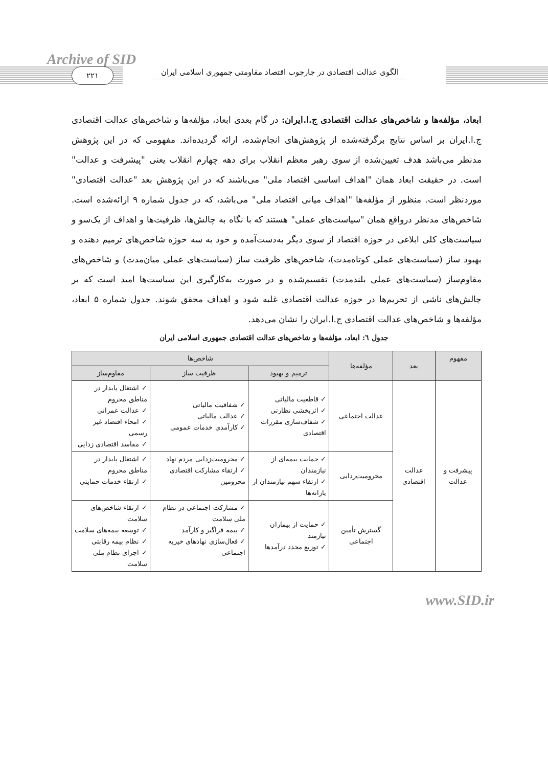Archive of SID
۲۲۱
الگوی عدالت اقتصادی در چارچوب اقتصاد مقاومتی جمهوری اسلامی ایران
ابعاد، مؤلفه‌ها و شاخص‌های عدالت اقتصادی ج.ا.ایران: در گام بعدی ابعاد، مؤلفه‌ها و شاخص‌های عدالت اقتصادی ج.ا.ایران بر اساس نتایج برگرفته‌شده از پژوهش‌های انجام‌شده، ارائه گردیده‌اند. مفهومی که در این پژوهش مدنظر می‌باشد هدف تعیین‌شده از سوی رهبر معظم انقلاب برای دهه چهارم انقلاب یعنی "پیشرفت و عدالت" است. در حقیقت ابعاد همان "اهداف اساسی اقتصاد ملی" می‌باشند که در این پژوهش بعد "عدالت اقتصادی" موردنظر است. منظور از مؤلفه‌ها "اهداف میانی اقتصاد ملی" می‌باشد، که در جدول شماره ۹ ارائه‌شده است. شاخص‌های مدنظر درواقع همان "سیاست‌های عملی" هستند که با نگاه به چالش‌ها، ظرفیت‌ها و اهداف از یک‌سو و سیاست‌های کلی ابلاغی در حوزه اقتصاد از سوی دیگر به‌دست‌آمده و خود به سه حوزه شاخص‌های ترمیم دهنده و بهبود ساز (سیاست‌های عملی کوتاه‌مدت)، شاخص‌های ظرفیت ساز (سیاست‌های عملی میان‌مدت) و شاخص‌های مقاوم‌ساز (سیاست‌های عملی بلندمدت) تقسیم‌شده و در صورت به‌کارگیری این سیاست‌ها امید است که بر چالش‌های ناشی از تحریم‌ها در حوزه عدالت اقتصادی غلبه شود و اهداف محقق شوند. جدول شماره ۵ ابعاد، مؤلفه‌ها و شاخص‌های عدالت اقتصادی ج.ا.ایران را نشان می‌دهد.
جدول ٦: ابعاد، مؤلفه‌ها و شاخص‌های عدالت اقتصادی جمهوری اسلامی ایران
| مفهوم | بعد | مؤلفه‌ها | شاخص‌ها | | |
| --- | --- | --- | --- | --- | --- |
| | | | ترمیم و بهبود | ظرفیت ساز | مقاوم‌ساز |
| پیشرفت و عدالت | عدالت اقتصادی | عدالت اجتماعی | ✓ قاطعیت مالیاتی ✓ اثربخشی نظارتی ✓ شفاف‌سازی مقررات اقتصادی | ✓ شفافیت مالیاتی ✓ عدالت مالیاتی ✓ کارآمدی خدمات عمومی | ✓ اشتغال پایدار در مناطق محروم ✓ عدالت عمرانی ✓ امحاء اقتصاد غیر رسمی ✓ مفاسد اقتصادی زدایی |
| | | محرومیت‌زدایی | ✓ حمایت بیمه‌ای از نیازمندان ✓ ارتقاء سهم نیازمندان از یارانه‌ها | ✓ محرومیت‌زدایی مردم نهاد ✓ ارتقاء مشارکت اقتصادی محرومین | ✓ اشتغال پایدار در مناطق محروم ✓ ارتقاء خدمات حمایتی |
| | | گسترش تأمین اجتماعی | ✓ حمایت از بیماران نیازمند ✓ توزیع مجدد درآمدها | ✓ مشارکت اجتماعی در نظام ملی سلامت ✓ بیمه فراگیر و کارآمد ✓ فعال‌سازی نهادهای خیریه اجتماعی | ✓ ارتقاء شاخص‌های سلامت ✓ توسعه بیمه‌های سلامت ✓ نظام بیمه رقابتی ✓ اجرای نظام ملی سلامت |
www.SID.ir